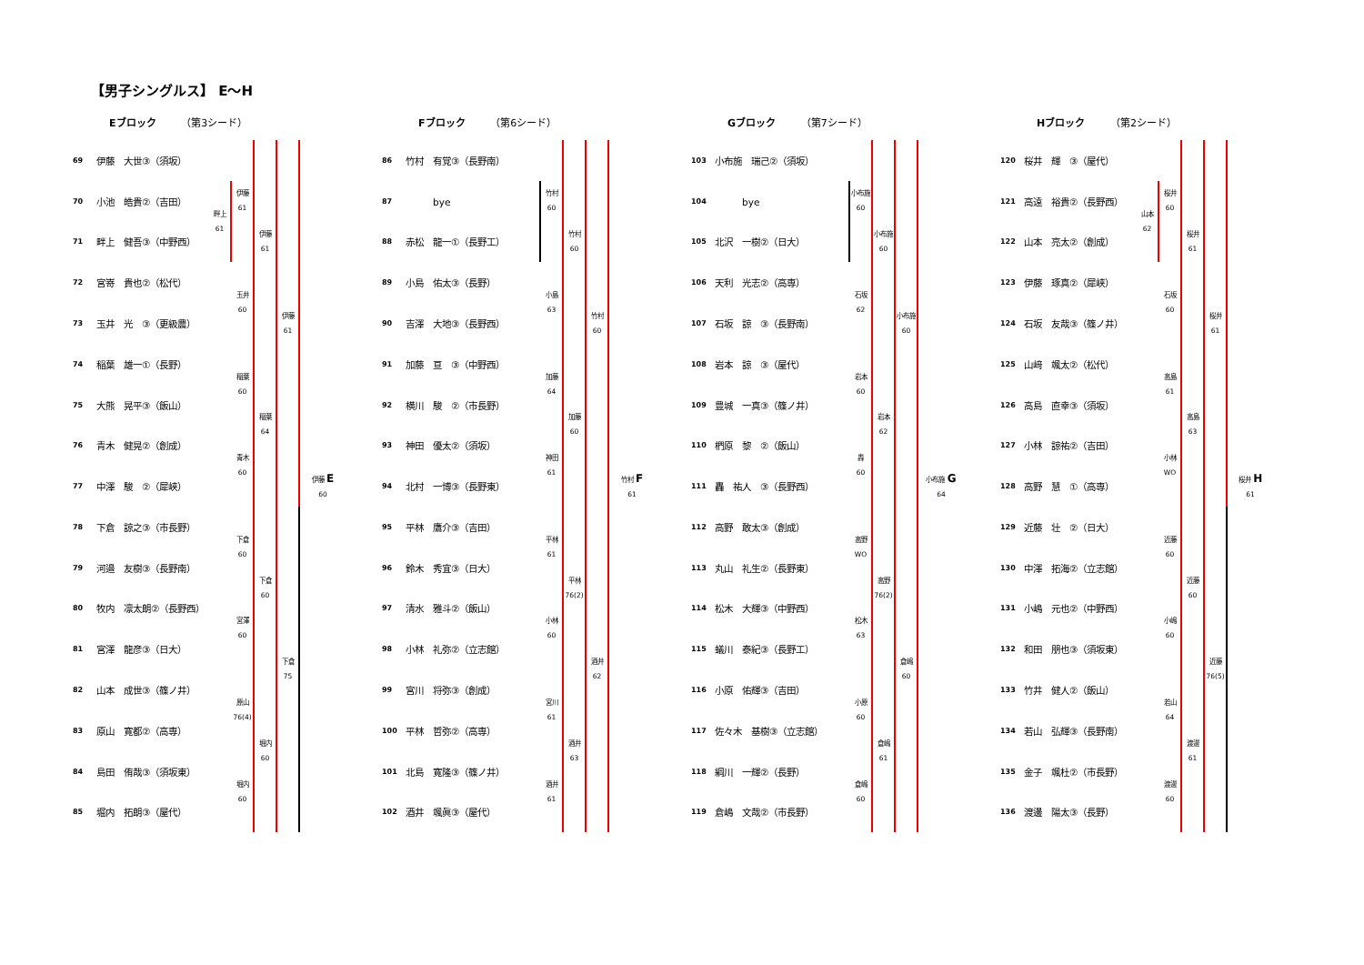【男子シングルス】 E～H
Eブロック （第3シード）
69 伊藤　大世③（須坂）
70 小池　皓貴②（吉田）
71 畔上　健吾③（中野西）
72 宮嵜　貴也②（松代）
73 玉井　光　③（更級農）
74 稲葉　雄一①（長野）
75 大熊　晃平③（飯山）
76 青木　健晃②（創成）
77 中澤　駿　②（犀峡）
78 下倉　諒之③（市長野）
79 河邉　友樹③（長野南）
80 牧内　凛太朗②（長野西）
81 宮澤　龍彦③（日大）
82 山本　成世③（篠ノ井）
83 原山　寛都②（高専）
84 島田　侑哉③（須坂東）
85 堀内　拓朗③（屋代）
畔上
61
伊藤
61
玉井
60
稲葉
60
青木
60
下倉
60
宮澤
60
原山
76(4)
堀内
60
伊藤
61
稲葉
64
下倉
60
堀内
60
伊藤
61
下倉
75
伊藤 E
60
Fブロック （第6シード）
86 竹村　有覚③（長野南）
87　　　bye
88 赤松　龍一①（長野工）
89 小島　佑太③（長野）
90 吉澤　大地③（長野西）
91 加藤　亘　③（中野西）
92 横川　駿　②（市長野）
93 神田　優太②（須坂）
94 北村　一博③（長野東）
95 平林　鷹介③（吉田）
96 鈴木　秀宜③（日大）
97 清水　雅斗②（飯山）
98 小林　礼弥②（立志館）
99 宮川　将弥③（創成）
100 平林　哲弥②（高専）
101 北島　寛隆③（篠ノ井）
102 酒井　颯眞③（屋代）
竹村
60
小島
63
加藤
64
神田
61
平林
61
小林
60
宮川
61
酒井
61
竹村
60
加藤
60
平林
76(2)
酒井
63
竹村
60
酒井
62
竹村 F
61
Gブロック （第7シード）
103 小布施　瑞己②（須坂）
104　　　bye
105 北沢　一樹②（日大）
106 天利　光志②（高専）
107 石坂　諒　③（長野南）
108 岩本　諒　③（屋代）
109 豊城　一真③（篠ノ井）
110 椚原　黎　②（飯山）
111 轟　祐人　③（長野西）
112 高野　敢太③（創成）
113 丸山　礼生②（長野東）
114 松木　大輝③（中野西）
115 蟻川　泰紀③（長野工）
116 小原　佑輝③（吉田）
117 佐々木　基樹③（立志館）
118 綱川　一輝②（長野）
119 倉嶋　文哉②（市長野）
小布施
60
石坂
62
岩本
60
轟
60
高野
WO
松木
63
小原
60
倉嶋
60
小布施
60
岩本
62
高野
76(2)
倉嶋
61
小布施
60
倉嶋
60
小布施 G
64
Hブロック （第2シード）
120 桜井　輝　③（屋代）
121 高遠　裕貴②（長野西）
122 山本　亮太②（創成）
123 伊藤　琢真②（犀峡）
124 石坂　友哉③（篠ノ井）
125 山﨑　颯太②（松代）
126 高島　直幸③（須坂）
127 小林　諒祐②（吉田）
128 高野　慧　①（高専）
129 近藤　壮　②（日大）
130 中澤　拓海②（立志館）
131 小嶋　元也②（中野西）
132 和田　朋也③（須坂東）
133 竹井　健人②（飯山）
134 若山　弘輝③（長野南）
135 金子　颯杜②（市長野）
136 渡邊　陽太③（長野）
山本
62
桜井
60
石坂
60
高島
61
小林
WO
近藤
60
小嶋
60
若山
64
渡邊
60
桜井
61
高島
63
近藤
60
渡邊
61
桜井
61
近藤
76(5)
桜井 H
61